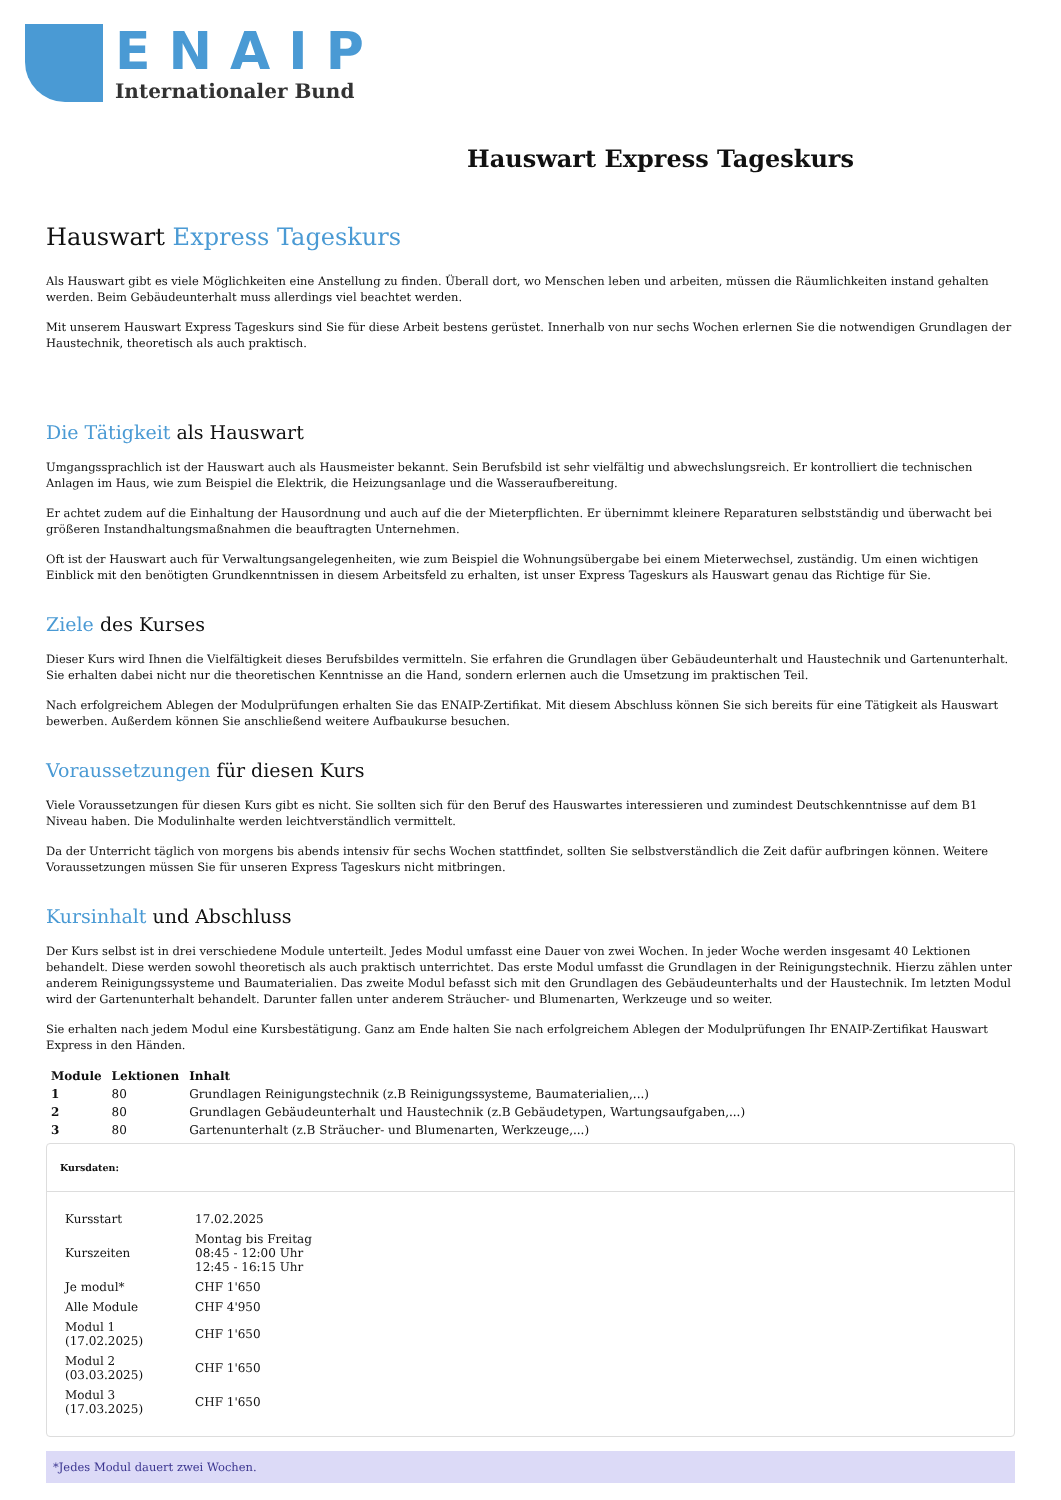ENAIP
Internationaler Bund
Hauswart Express Tageskurs
Hauswart Express Tageskurs
Als Hauswart gibt es viele Möglichkeiten eine Anstellung zu finden. Überall dort, wo Menschen leben und arbeiten, müssen die Räumlichkeiten instand gehalten werden. Beim Gebäudeunterhalt muss allerdings viel beachtet werden.
Mit unserem Hauswart Express Tageskurs sind Sie für diese Arbeit bestens gerüstet. Innerhalb von nur sechs Wochen erlernen Sie die notwendigen Grundlagen der Haustechnik, theoretisch als auch praktisch.
Die Tätigkeit als Hauswart
Umgangssprachlich ist der Hauswart auch als Hausmeister bekannt. Sein Berufsbild ist sehr vielfältig und abwechslungsreich. Er kontrolliert die technischen Anlagen im Haus, wie zum Beispiel die Elektrik, die Heizungsanlage und die Wasseraufbereitung.
Er achtet zudem auf die Einhaltung der Hausordnung und auch auf die der Mieterpflichten. Er übernimmt kleinere Reparaturen selbstständig und überwacht bei größeren Instandhaltungsmaßnahmen die beauftragten Unternehmen.
Oft ist der Hauswart auch für Verwaltungsangelegenheiten, wie zum Beispiel die Wohnungsübergabe bei einem Mieterwechsel, zuständig. Um einen wichtigen Einblick mit den benötigten Grundkenntnissen in diesem Arbeitsfeld zu erhalten, ist unser Express Tageskurs als Hauswart genau das Richtige für Sie.
Ziele des Kurses
Dieser Kurs wird Ihnen die Vielfältigkeit dieses Berufsbildes vermitteln. Sie erfahren die Grundlagen über Gebäudeunterhalt und Haustechnik und Gartenunterhalt. Sie erhalten dabei nicht nur die theoretischen Kenntnisse an die Hand, sondern erlernen auch die Umsetzung im praktischen Teil.
Nach erfolgreichem Ablegen der Modulprüfungen erhalten Sie das ENAIP-Zertifikat. Mit diesem Abschluss können Sie sich bereits für eine Tätigkeit als Hauswart bewerben. Außerdem können Sie anschließend weitere Aufbaukurse besuchen.
Voraussetzungen für diesen Kurs
Viele Voraussetzungen für diesen Kurs gibt es nicht. Sie sollten sich für den Beruf des Hauswartes interessieren und zumindest Deutschkenntnisse auf dem B1 Niveau haben. Die Modulinhalte werden leichtverständlich vermittelt.
Da der Unterricht täglich von morgens bis abends intensiv für sechs Wochen stattfindet, sollten Sie selbstverständlich die Zeit dafür aufbringen können. Weitere Voraussetzungen müssen Sie für unseren Express Tageskurs nicht mitbringen.
Kursinhalt und Abschluss
Der Kurs selbst ist in drei verschiedene Module unterteilt. Jedes Modul umfasst eine Dauer von zwei Wochen. In jeder Woche werden insgesamt 40 Lektionen behandelt. Diese werden sowohl theoretisch als auch praktisch unterrichtet. Das erste Modul umfasst die Grundlagen in der Reinigungstechnik. Hierzu zählen unter anderem Reinigungssysteme und Baumaterialien. Das zweite Modul befasst sich mit den Grundlagen des Gebäudeunterhalts und der Haustechnik. Im letzten Modul wird der Gartenunterhalt behandelt. Darunter fallen unter anderem Sträucher- und Blumenarten, Werkzeuge und so weiter.
Sie erhalten nach jedem Modul eine Kursbestätigung. Ganz am Ende halten Sie nach erfolgreichem Ablegen der Modulprüfungen Ihr ENAIP-Zertifikat Hauswart Express in den Händen.
| Module | Lektionen | Inhalt |
| --- | --- | --- |
| 1 | 80 | Grundlagen Reinigungstechnik (z.B Reinigungssysteme, Baumaterialien,...) |
| 2 | 80 | Grundlagen Gebäudeunterhalt und Haustechnik (z.B Gebäudetypen, Wartungsaufgaben,...) |
| 3 | 80 | Gartenunterhalt (z.B Sträucher- und Blumenarten, Werkzeuge,...) |
Kursdaten:
| Kursstart | 17.02.2025 |
| Kurszeiten | Montag bis Freitag 08:45 - 12:00 Uhr 12:45 - 16:15 Uhr |
| Je modul* | CHF 1'650 |
| Alle Module | CHF 4'950 |
| Modul 1 (17.02.2025) | CHF 1'650 |
| Modul 2 (03.03.2025) | CHF 1'650 |
| Modul 3 (17.03.2025) | CHF 1'650 |
*Jedes Modul dauert zwei Wochen.